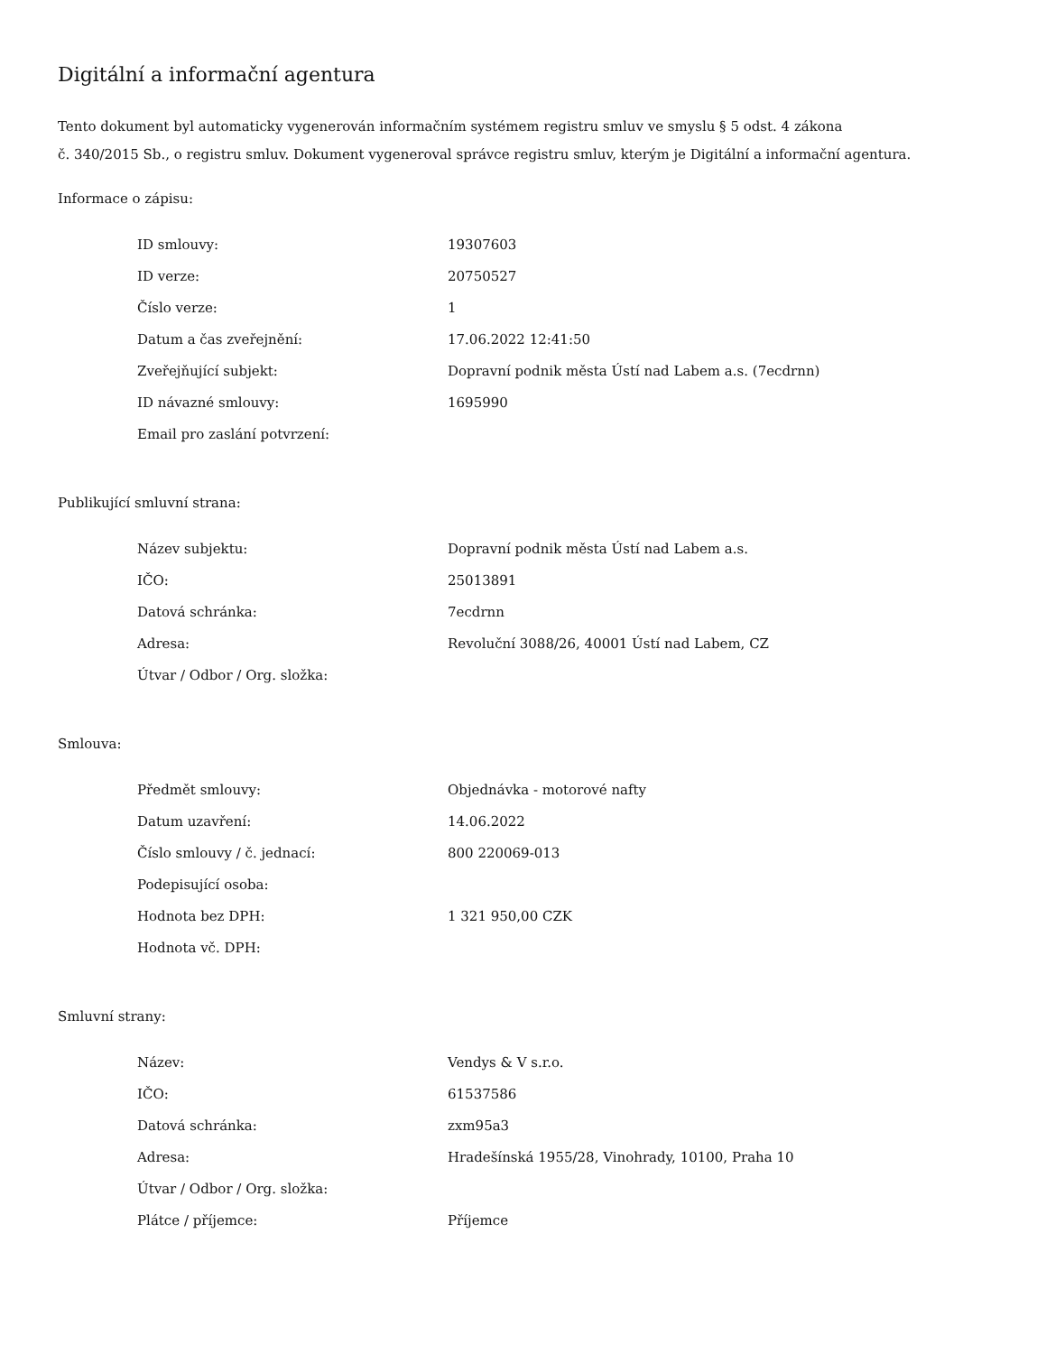Digitální a informační agentura
Tento dokument byl automaticky vygenerován informačním systémem registru smluv ve smyslu § 5 odst. 4 zákona
č. 340/2015 Sb., o registru smluv. Dokument vygeneroval správce registru smluv, kterým je Digitální a informační agentura.
Informace o zápisu:
| ID smlouvy: | 19307603 |
| ID verze: | 20750527 |
| Číslo verze: | 1 |
| Datum a čas zveřejnění: | 17.06.2022 12:41:50 |
| Zveřejňující subjekt: | Dopravní podnik města Ústí nad Labem a.s. (7ecdrnn) |
| ID návazné smlouvy: | 1695990 |
| Email pro zaslání potvrzení: | |
Publikující smluvní strana:
| Název subjektu: | Dopravní podnik města Ústí nad Labem a.s. |
| IČO: | 25013891 |
| Datová schránka: | 7ecdrnn |
| Adresa: | Revoluční 3088/26, 40001 Ústí nad Labem, CZ |
| Útvar / Odbor / Org. složka: | |
Smlouva:
| Předmět smlouvy: | Objednávka - motorové nafty |
| Datum uzavření: | 14.06.2022 |
| Číslo smlouvy / č. jednací: | 800 220069-013 |
| Podepisující osoba: | |
| Hodnota bez DPH: | 1 321 950,00 CZK |
| Hodnota vč. DPH: | |
Smluvní strany:
| Název: | Vendys & V s.r.o. |
| IČO: | 61537586 |
| Datová schránka: | zxm95a3 |
| Adresa: | Hradešínská 1955/28, Vinohrady, 10100, Praha 10 |
| Útvar / Odbor / Org. složka: | |
| Plátce / příjemce: | Příjemce |